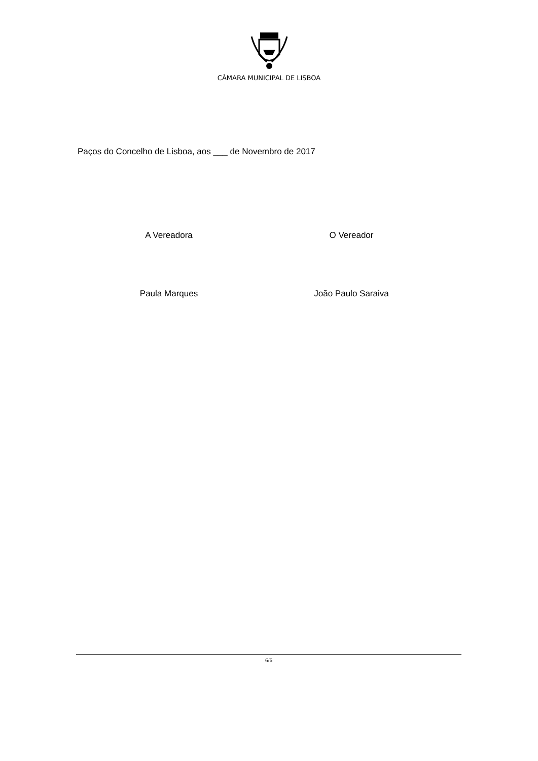CÂMARA MUNICIPAL DE LISBOA
Paços do Concelho de Lisboa, aos ___ de Novembro de 2017
A Vereadora O Vereador
Paula Marques João Paulo Saraiva
6/6